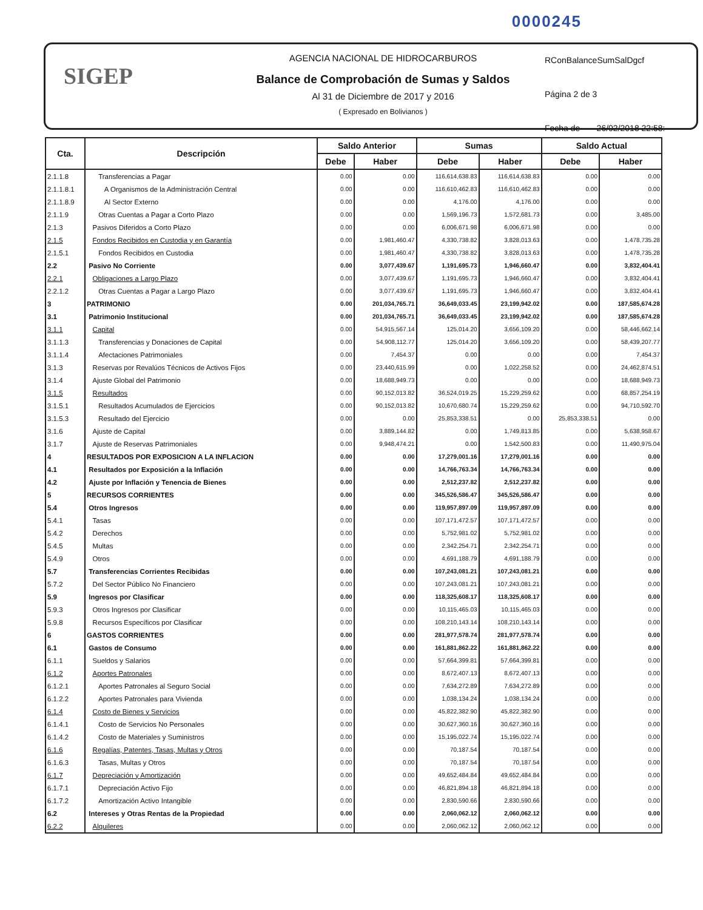0000245
SIGEP
AGENCIA NACIONAL DE HIDROCARBUROS
Balance de Comprobación de Sumas y Saldos
Al 31 de Diciembre de 2017 y 2016
( Expresado en Bolivianos )
RConBalanceSumSalDgcf
Página 2 de 3
Fecha de 26/02/2018 22:58:
| Cta. | Descripción | Saldo Anterior | | Sumas | | Saldo Actual | |
| --- | --- | --- | --- | --- | --- | --- | --- |
| | | Debe | Haber | Debe | Haber | Debe | Haber |
| 2.1.1.8 | Transferencias a Pagar | 0.00 | 0.00 | 116,614,638.83 | 116,614,638.83 | 0.00 | 0.00 |
| 2.1.1.8.1 | A Organismos de la Administración Central | 0.00 | 0.00 | 116,610,462.83 | 116,610,462.83 | 0.00 | 0.00 |
| 2.1.1.8.9 | Al Sector Externo | 0.00 | 0.00 | 4,176.00 | 4,176.00 | 0.00 | 0.00 |
| 2.1.1.9 | Otras Cuentas a Pagar a Corto Plazo | 0.00 | 0.00 | 1,569,196.73 | 1,572,681.73 | 0.00 | 3,485.00 |
| 2.1.3 | Pasivos Diferidos a Corto Plazo | 0.00 | 0.00 | 6,006,671.98 | 6,006,671.98 | 0.00 | 0.00 |
| 2.1.5 | Fondos Recibidos en Custodia y en Garantía | 0.00 | 1,981,460.47 | 4,330,738.82 | 3,828,013.63 | 0.00 | 1,478,735.28 |
| 2.1.5.1 | Fondos Recibidos en Custodia | 0.00 | 1,981,460.47 | 4,330,738.82 | 3,828,013.63 | 0.00 | 1,478,735.28 |
| 2.2 | Pasivo No Corriente | 0.00 | 3,077,439.67 | 1,191,695.73 | 1,946,660.47 | 0.00 | 3,832,404.41 |
| 2.2.1 | Obligaciones a Largo Plazo | 0.00 | 3,077,439.67 | 1,191,695.73 | 1,946,660.47 | 0.00 | 3,832,404.41 |
| 2.2.1.2 | Otras Cuentas a Pagar a Largo Plazo | 0.00 | 3,077,439.67 | 1,191,695.73 | 1,946,660.47 | 0.00 | 3,832,404.41 |
| 3 | PATRIMONIO | 0.00 | 201,034,765.71 | 36,649,033.45 | 23,199,942.02 | 0.00 | 187,585,674.28 |
| 3.1 | Patrimonio Institucional | 0.00 | 201,034,765.71 | 36,649,033.45 | 23,199,942.02 | 0.00 | 187,585,674.28 |
| 3.1.1 | Capital | 0.00 | 54,915,567.14 | 125,014.20 | 3,656,109.20 | 0.00 | 58,446,662.14 |
| 3.1.1.3 | Transferencias y Donaciones de Capital | 0.00 | 54,908,112.77 | 125,014.20 | 3,656,109.20 | 0.00 | 58,439,207.77 |
| 3.1.1.4 | Afectaciones Patrimoniales | 0.00 | 7,454.37 | 0.00 | 0.00 | 0.00 | 7,454.37 |
| 3.1.3 | Reservas por Revalúos Técnicos de Activos Fijos | 0.00 | 23,440,615.99 | 0.00 | 1,022,258.52 | 0.00 | 24,462,874.51 |
| 3.1.4 | Ajuste Global del Patrimonio | 0.00 | 18,688,949.73 | 0.00 | 0.00 | 0.00 | 18,688,949.73 |
| 3.1.5 | Resultados | 0.00 | 90,152,013.82 | 36,524,019.25 | 15,229,259.62 | 0.00 | 68,857,254.19 |
| 3.1.5.1 | Resultados Acumulados de Ejercicios | 0.00 | 90,152,013.82 | 10,670,680.74 | 15,229,259.62 | 0.00 | 94,710,592.70 |
| 3.1.5.3 | Resultado del Ejercicio | 0.00 | 0.00 | 25,853,338.51 | 0.00 | 25,853,338.51 | 0.00 |
| 3.1.6 | Ajuste de Capital | 0.00 | 3,889,144.82 | 0.00 | 1,749,813.85 | 0.00 | 5,638,958.67 |
| 3.1.7 | Ajuste de Reservas Patrimoniales | 0.00 | 9,948,474.21 | 0.00 | 1,542,500.83 | 0.00 | 11,490,975.04 |
| 4 | RESULTADOS POR EXPOSICION A LA INFLACION | 0.00 | 0.00 | 17,279,001.16 | 17,279,001.16 | 0.00 | 0.00 |
| 4.1 | Resultados por Exposición a la Inflación | 0.00 | 0.00 | 14,766,763.34 | 14,766,763.34 | 0.00 | 0.00 |
| 4.2 | Ajuste por Inflación y Tenencia de Bienes | 0.00 | 0.00 | 2,512,237.82 | 2,512,237.82 | 0.00 | 0.00 |
| 5 | RECURSOS CORRIENTES | 0.00 | 0.00 | 345,526,586.47 | 345,526,586.47 | 0.00 | 0.00 |
| 5.4 | Otros Ingresos | 0.00 | 0.00 | 119,957,897.09 | 119,957,897.09 | 0.00 | 0.00 |
| 5.4.1 | Tasas | 0.00 | 0.00 | 107,171,472.57 | 107,171,472.57 | 0.00 | 0.00 |
| 5.4.2 | Derechos | 0.00 | 0.00 | 5,752,981.02 | 5,752,981.02 | 0.00 | 0.00 |
| 5.4.5 | Multas | 0.00 | 0.00 | 2,342,254.71 | 2,342,254.71 | 0.00 | 0.00 |
| 5.4.9 | Otros | 0.00 | 0.00 | 4,691,188.79 | 4,691,188.79 | 0.00 | 0.00 |
| 5.7 | Transferencias Corrientes Recibidas | 0.00 | 0.00 | 107,243,081.21 | 107,243,081.21 | 0.00 | 0.00 |
| 5.7.2 | Del Sector Público No Financiero | 0.00 | 0.00 | 107,243,081.21 | 107,243,081.21 | 0.00 | 0.00 |
| 5.9 | Ingresos por Clasificar | 0.00 | 0.00 | 118,325,608.17 | 118,325,608.17 | 0.00 | 0.00 |
| 5.9.3 | Otros Ingresos por Clasificar | 0.00 | 0.00 | 10,115,465.03 | 10,115,465.03 | 0.00 | 0.00 |
| 5.9.8 | Recursos Específicos por Clasificar | 0.00 | 0.00 | 108,210,143.14 | 108,210,143.14 | 0.00 | 0.00 |
| 6 | GASTOS CORRIENTES | 0.00 | 0.00 | 281,977,578.74 | 281,977,578.74 | 0.00 | 0.00 |
| 6.1 | Gastos de Consumo | 0.00 | 0.00 | 161,881,862.22 | 161,881,862.22 | 0.00 | 0.00 |
| 6.1.1 | Sueldos y Salarios | 0.00 | 0.00 | 57,664,399.81 | 57,664,399.81 | 0.00 | 0.00 |
| 6.1.2 | Aportes Patronales | 0.00 | 0.00 | 8,672,407.13 | 8,672,407.13 | 0.00 | 0.00 |
| 6.1.2.1 | Aportes Patronales al Seguro Social | 0.00 | 0.00 | 7,634,272.89 | 7,634,272.89 | 0.00 | 0.00 |
| 6.1.2.2 | Aportes Patronales para Vivienda | 0.00 | 0.00 | 1,038,134.24 | 1,038,134.24 | 0.00 | 0.00 |
| 6.1.4 | Costo de Bienes y Servicios | 0.00 | 0.00 | 45,822,382.90 | 45,822,382.90 | 0.00 | 0.00 |
| 6.1.4.1 | Costo de Servicios No Personales | 0.00 | 0.00 | 30,627,360.16 | 30,627,360.16 | 0.00 | 0.00 |
| 6.1.4.2 | Costo de Materiales y Suministros | 0.00 | 0.00 | 15,195,022.74 | 15,195,022.74 | 0.00 | 0.00 |
| 6.1.6 | Regalías, Patentes, Tasas, Multas y Otros | 0.00 | 0.00 | 70,187.54 | 70,187.54 | 0.00 | 0.00 |
| 6.1.6.3 | Tasas, Multas y Otros | 0.00 | 0.00 | 70,187.54 | 70,187.54 | 0.00 | 0.00 |
| 6.1.7 | Depreciación y Amortización | 0.00 | 0.00 | 49,652,484.84 | 49,652,484.84 | 0.00 | 0.00 |
| 6.1.7.1 | Depreciación Activo Fijo | 0.00 | 0.00 | 46,821,894.18 | 46,821,894.18 | 0.00 | 0.00 |
| 6.1.7.2 | Amortización Activo Intangible | 0.00 | 0.00 | 2,830,590.66 | 2,830,590.66 | 0.00 | 0.00 |
| 6.2 | Intereses y Otras Rentas de la Propiedad | 0.00 | 0.00 | 2,060,062.12 | 2,060,062.12 | 0.00 | 0.00 |
| 6.2.2 | Alquileres | 0.00 | 0.00 | 2,060,062.12 | 2,060,062.12 | 0.00 | 0.00 |